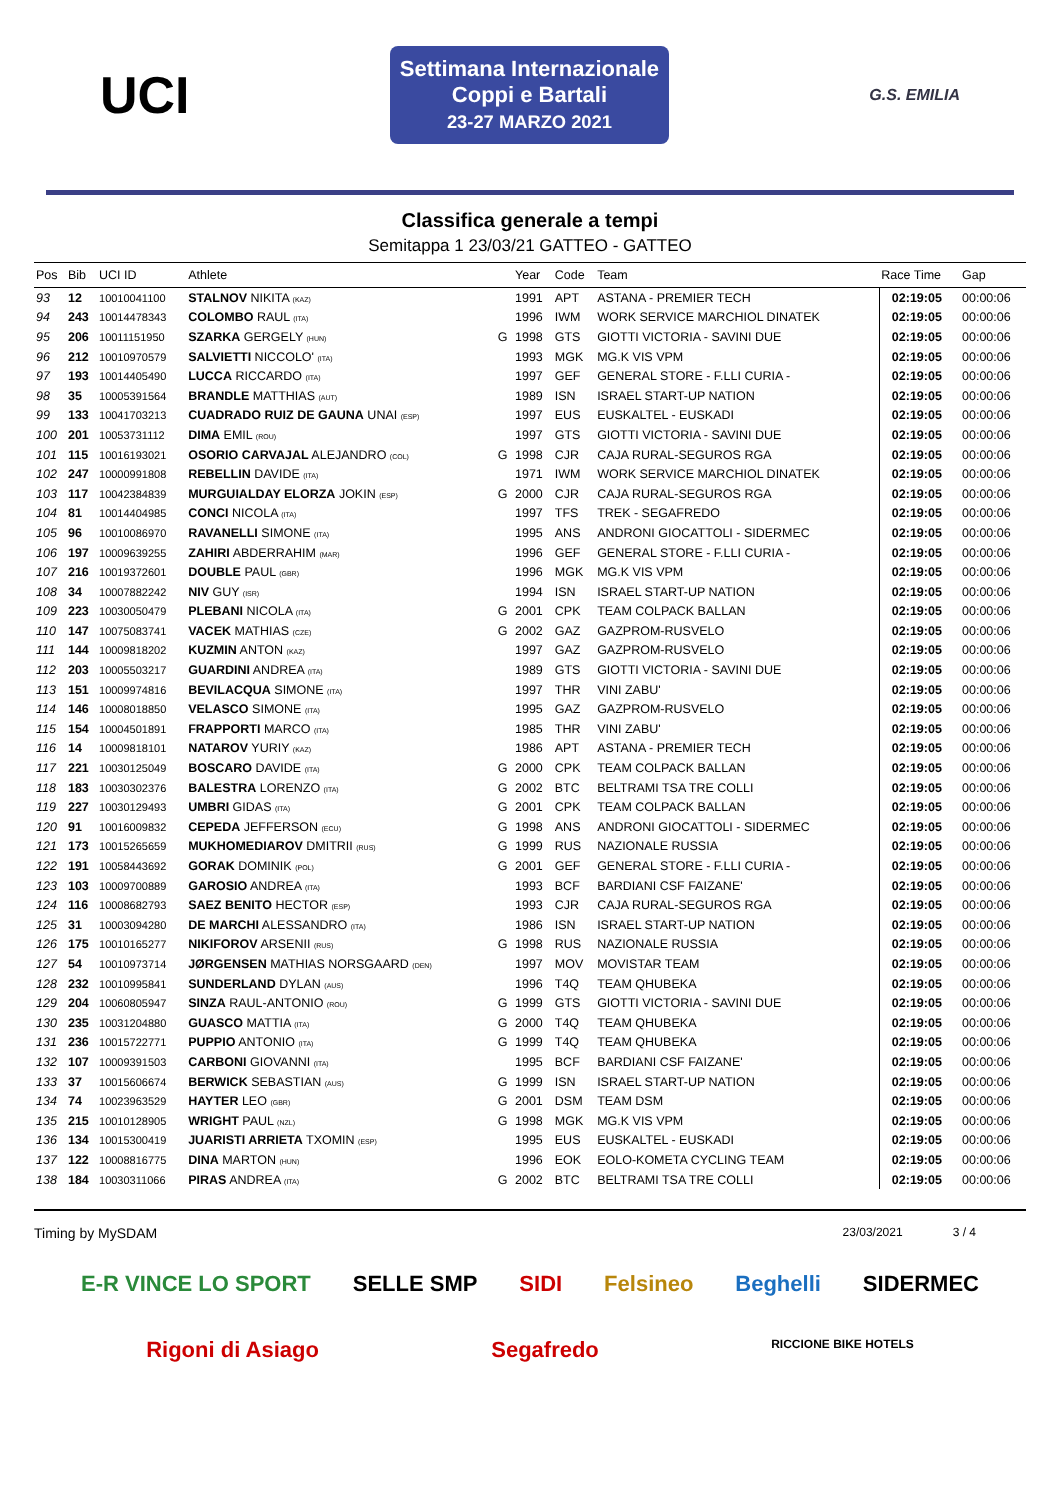UCI
Settimana Internazionale
Coppi e Bartali
23-27 MARZO 2021
G.S. EMILIA
Classifica generale a tempi
Semitappa 1 23/03/21 GATTEO - GATTEO
| Pos | Bib | UCI ID | Athlete | | Year | Code | Team | Race Time | Gap |
| --- | --- | --- | --- | --- | --- | --- | --- | --- | --- |
| 93 | 12 | 10010041100 | STALNOV NIKITA (KAZ) | | 1991 | APT | ASTANA - PREMIER TECH | 02:19:05 | 00:00:06 |
| 94 | 243 | 10014478343 | COLOMBO RAUL (ITA) | | 1996 | IWM | WORK SERVICE MARCHIOL DINATEK | 02:19:05 | 00:00:06 |
| 95 | 206 | 10011151950 | SZARKA GERGELY (HUN) | G | 1998 | GTS | GIOTTI VICTORIA - SAVINI DUE | 02:19:05 | 00:00:06 |
| 96 | 212 | 10010970579 | SALVIETTI NICCOLO' (ITA) | | 1993 | MGK | MG.K VIS VPM | 02:19:05 | 00:00:06 |
| 97 | 193 | 10014405490 | LUCCA RICCARDO (ITA) | | 1997 | GEF | GENERAL STORE - F.LLI CURIA - | 02:19:05 | 00:00:06 |
| 98 | 35 | 10005391564 | BRANDLE MATTHIAS (AUT) | | 1989 | ISN | ISRAEL START-UP NATION | 02:19:05 | 00:00:06 |
| 99 | 133 | 10041703213 | CUADRADO RUIZ DE GAUNA UNAI (ESP) | | 1997 | EUS | EUSKALTEL - EUSKADI | 02:19:05 | 00:00:06 |
| 100 | 201 | 10053731112 | DIMA EMIL (ROU) | | 1997 | GTS | GIOTTI VICTORIA - SAVINI DUE | 02:19:05 | 00:00:06 |
| 101 | 115 | 10016193021 | OSORIO CARVAJAL ALEJANDRO (COL) | G | 1998 | CJR | CAJA RURAL-SEGUROS RGA | 02:19:05 | 00:00:06 |
| 102 | 247 | 10000991808 | REBELLIN DAVIDE (ITA) | | 1971 | IWM | WORK SERVICE MARCHIOL DINATEK | 02:19:05 | 00:00:06 |
| 103 | 117 | 10042384839 | MURGUIALDAY ELORZA JOKIN (ESP) | G | 2000 | CJR | CAJA RURAL-SEGUROS RGA | 02:19:05 | 00:00:06 |
| 104 | 81 | 10014404985 | CONCI NICOLA (ITA) | | 1997 | TFS | TREK - SEGAFREDO | 02:19:05 | 00:00:06 |
| 105 | 96 | 10010086970 | RAVANELLI SIMONE (ITA) | | 1995 | ANS | ANDRONI GIOCATTOLI - SIDERMEC | 02:19:05 | 00:00:06 |
| 106 | 197 | 10009639255 | ZAHIRI ABDERRAHIM (MAR) | | 1996 | GEF | GENERAL STORE - F.LLI CURIA - | 02:19:05 | 00:00:06 |
| 107 | 216 | 10019372601 | DOUBLE PAUL (GBR) | | 1996 | MGK | MG.K VIS VPM | 02:19:05 | 00:00:06 |
| 108 | 34 | 10007882242 | NIV GUY (ISR) | | 1994 | ISN | ISRAEL START-UP NATION | 02:19:05 | 00:00:06 |
| 109 | 223 | 10030050479 | PLEBANI NICOLA (ITA) | G | 2001 | CPK | TEAM COLPACK BALLAN | 02:19:05 | 00:00:06 |
| 110 | 147 | 10075083741 | VACEK MATHIAS (CZE) | G | 2002 | GAZ | GAZPROM-RUSVELO | 02:19:05 | 00:00:06 |
| 111 | 144 | 10009818202 | KUZMIN ANTON (KAZ) | | 1997 | GAZ | GAZPROM-RUSVELO | 02:19:05 | 00:00:06 |
| 112 | 203 | 10005503217 | GUARDINI ANDREA (ITA) | | 1989 | GTS | GIOTTI VICTORIA - SAVINI DUE | 02:19:05 | 00:00:06 |
| 113 | 151 | 10009974816 | BEVILACQUA SIMONE (ITA) | | 1997 | THR | VINI ZABU' | 02:19:05 | 00:00:06 |
| 114 | 146 | 10008018850 | VELASCO SIMONE (ITA) | | 1995 | GAZ | GAZPROM-RUSVELO | 02:19:05 | 00:00:06 |
| 115 | 154 | 10004501891 | FRAPPORTI MARCO (ITA) | | 1985 | THR | VINI ZABU' | 02:19:05 | 00:00:06 |
| 116 | 14 | 10009818101 | NATAROV YURIY (KAZ) | | 1986 | APT | ASTANA - PREMIER TECH | 02:19:05 | 00:00:06 |
| 117 | 221 | 10030125049 | BOSCARO DAVIDE (ITA) | G | 2000 | CPK | TEAM COLPACK BALLAN | 02:19:05 | 00:00:06 |
| 118 | 183 | 10030302376 | BALESTRA LORENZO (ITA) | G | 2002 | BTC | BELTRAMI TSA TRE COLLI | 02:19:05 | 00:00:06 |
| 119 | 227 | 10030129493 | UMBRI GIDAS (ITA) | G | 2001 | CPK | TEAM COLPACK BALLAN | 02:19:05 | 00:00:06 |
| 120 | 91 | 10016009832 | CEPEDA JEFFERSON (ECU) | G | 1998 | ANS | ANDRONI GIOCATTOLI - SIDERMEC | 02:19:05 | 00:00:06 |
| 121 | 173 | 10015265659 | MUKHOMEDIAROV DMITRII (RUS) | G | 1999 | RUS | NAZIONALE RUSSIA | 02:19:05 | 00:00:06 |
| 122 | 191 | 10058443692 | GORAK DOMINIK (POL) | G | 2001 | GEF | GENERAL STORE - F.LLI CURIA - | 02:19:05 | 00:00:06 |
| 123 | 103 | 10009700889 | GAROSIO ANDREA (ITA) | | 1993 | BCF | BARDIANI CSF FAIZANE' | 02:19:05 | 00:00:06 |
| 124 | 116 | 10008682793 | SAEZ BENITO HECTOR (ESP) | | 1993 | CJR | CAJA RURAL-SEGUROS RGA | 02:19:05 | 00:00:06 |
| 125 | 31 | 10003094280 | DE MARCHI ALESSANDRO (ITA) | | 1986 | ISN | ISRAEL START-UP NATION | 02:19:05 | 00:00:06 |
| 126 | 175 | 10010165277 | NIKIFOROV ARSENII (RUS) | G | 1998 | RUS | NAZIONALE RUSSIA | 02:19:05 | 00:00:06 |
| 127 | 54 | 10010973714 | JØRGENSEN MATHIAS NORSGAARD (DEN) | | 1997 | MOV | MOVISTAR TEAM | 02:19:05 | 00:00:06 |
| 128 | 232 | 10010995841 | SUNDERLAND DYLAN (AUS) | | 1996 | T4Q | TEAM QHUBEKA | 02:19:05 | 00:00:06 |
| 129 | 204 | 10060805947 | SINZA RAUL-ANTONIO (ROU) | G | 1999 | GTS | GIOTTI VICTORIA - SAVINI DUE | 02:19:05 | 00:00:06 |
| 130 | 235 | 10031204880 | GUASCO MATTIA (ITA) | G | 2000 | T4Q | TEAM QHUBEKA | 02:19:05 | 00:00:06 |
| 131 | 236 | 10015722771 | PUPPIO ANTONIO (ITA) | G | 1999 | T4Q | TEAM QHUBEKA | 02:19:05 | 00:00:06 |
| 132 | 107 | 10009391503 | CARBONI GIOVANNI (ITA) | | 1995 | BCF | BARDIANI CSF FAIZANE' | 02:19:05 | 00:00:06 |
| 133 | 37 | 10015606674 | BERWICK SEBASTIAN (AUS) | G | 1999 | ISN | ISRAEL START-UP NATION | 02:19:05 | 00:00:06 |
| 134 | 74 | 10023963529 | HAYTER LEO (GBR) | G | 2001 | DSM | TEAM DSM | 02:19:05 | 00:00:06 |
| 135 | 215 | 10010128905 | WRIGHT PAUL (NZL) | G | 1998 | MGK | MG.K VIS VPM | 02:19:05 | 00:00:06 |
| 136 | 134 | 10015300419 | JUARISTI ARRIETA TXOMIN (ESP) | | 1995 | EUS | EUSKALTEL - EUSKADI | 02:19:05 | 00:00:06 |
| 137 | 122 | 10008816775 | DINA MARTON (HUN) | | 1996 | EOK | EOLO-KOMETA CYCLING TEAM | 02:19:05 | 00:00:06 |
| 138 | 184 | 10030311066 | PIRAS ANDREA (ITA) | G | 2002 | BTC | BELTRAMI TSA TRE COLLI | 02:19:05 | 00:00:06 |
Timing by MySDAM 23/03/2021 3 / 4
E-R VINCE LO SPORT SELLE SMP SIDI Felsineo Beghelli SIDERMEC Rigoni di Asiago Segafredo RICCIONE BIKE HOTELS